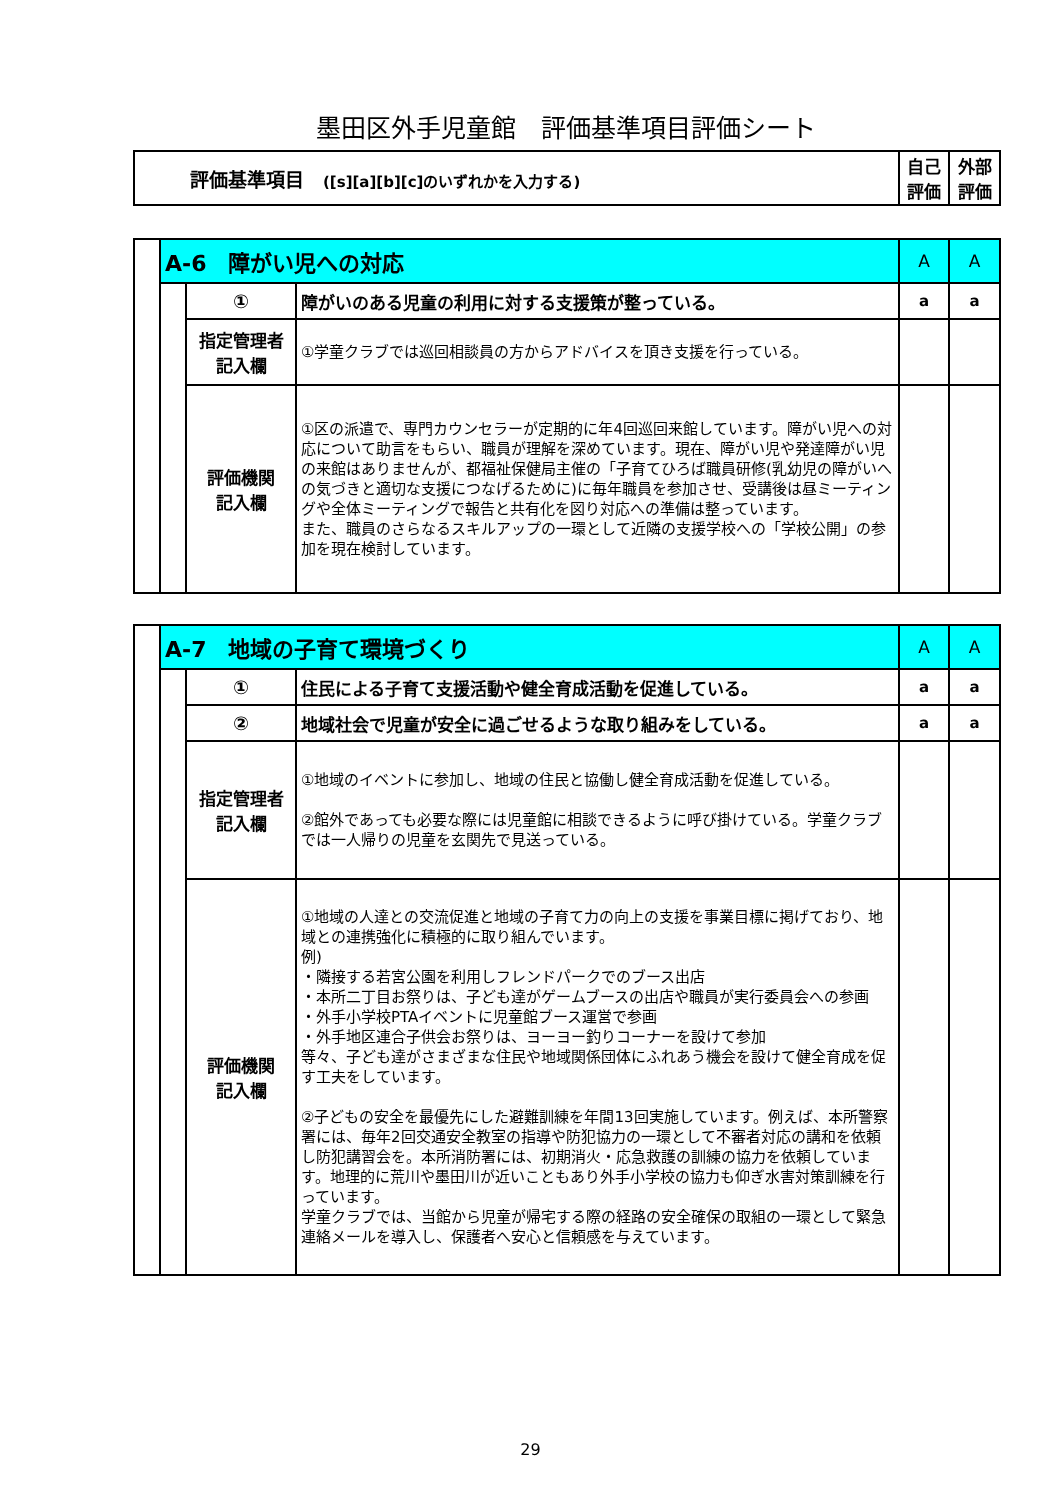墨田区外手児童館　評価基準項目評価シート
| 評価基準項目 ([s][a][b][c]のいずれかを入力する) | 自己 評価 | 外部 評価 |
| | A-6 障がい児への対応 | | | A | A |
| | | ① | 障がいのある児童の利用に対する支援策が整っている。 | a | a |
| | | 指定管理者 記入欄 | ①学童クラブでは巡回相談員の方からアドバイスを頂き支援を行っている。 | | |
| | | 評価機関 記入欄 | ①区の派遣で、専門カウンセラーが定期的に年4回巡回来館しています。障がい児への対応について助言をもらい、職員が理解を深めています。現在、障がい児や発達障がい児の来館はありませんが、都福祉保健局主催の「子育てひろば職員研修(乳幼児の障がいへの気づきと適切な支援につなげるために)に毎年職員を参加させ、受講後は昼ミーティングや全体ミーティングで報告と共有化を図り対応への準備は整っています。 また、職員のさらなるスキルアップの一環として近隣の支援学校への「学校公開」の参加を現在検討しています。 | | |
| | A-7 地域の子育て環境づくり | | | A | A |
| | | ① | 住民による子育て支援活動や健全育成活動を促進している。 | a | a |
| | | ② | 地域社会で児童が安全に過ごせるような取り組みをしている。 | a | a |
| | | 指定管理者 記入欄 | ①地域のイベントに参加し、地域の住民と協働し健全育成活動を促進している。 ②館外であっても必要な際には児童館に相談できるように呼び掛けている。学童クラブでは一人帰りの児童を玄関先で見送っている。 | | |
| | | 評価機関 記入欄 | ①地域の人達との交流促進と地域の子育て力の向上の支援を事業目標に掲げており、地域との連携強化に積極的に取り組んでいます。 例) ・隣接する若宮公園を利用しフレンドパークでのブース出店 ・本所二丁目お祭りは、子ども達がゲームブースの出店や職員が実行委員会への参画 ・外手小学校PTAイベントに児童館ブース運営で参画 ・外手地区連合子供会お祭りは、ヨーヨー釣りコーナーを設けて参加 等々、子ども達がさまざまな住民や地域関係団体にふれあう機会を設けて健全育成を促す工夫をしています。 ②子どもの安全を最優先にした避難訓練を年間13回実施しています。例えば、本所警察署には、毎年2回交通安全教室の指導や防犯協力の一環として不審者対応の講和を依頼し防犯講習会を。本所消防署には、初期消火・応急救護の訓練の協力を依頼しています。地理的に荒川や墨田川が近いこともあり外手小学校の協力も仰ぎ水害対策訓練を行っています。 学童クラブでは、当館から児童が帰宅する際の経路の安全確保の取組の一環として緊急連絡メールを導入し、保護者へ安心と信頼感を与えています。 | | |
29